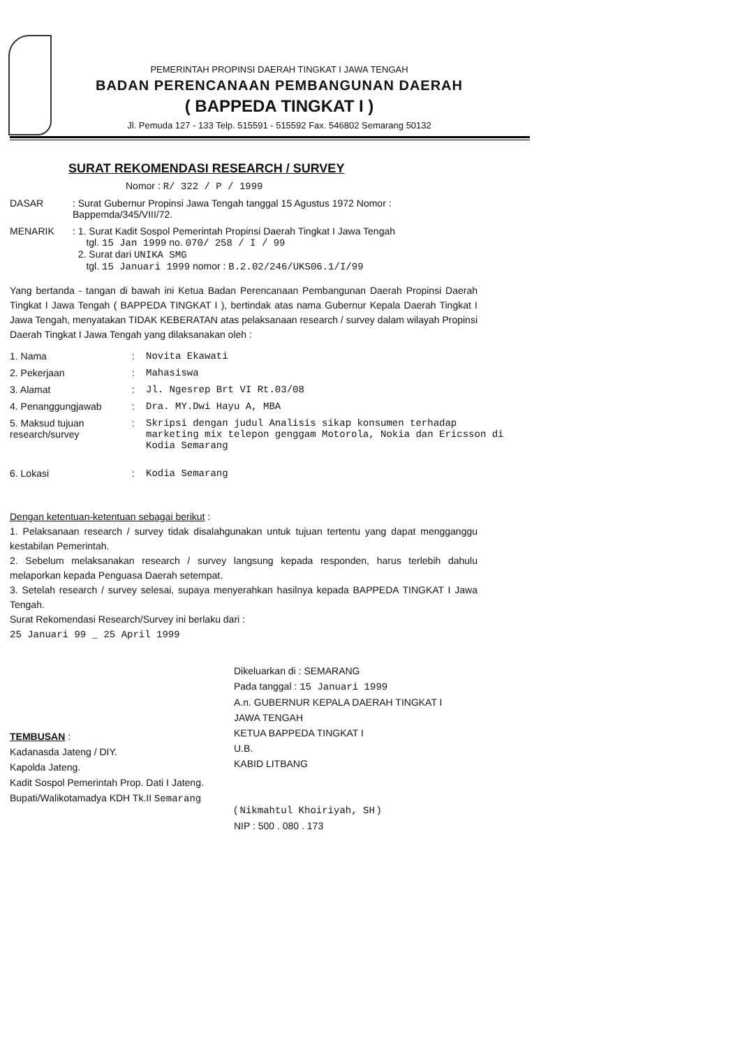PEMERINTAH PROPINSI DAERAH TINGKAT I JAWA TENGAH
BADAN PERENCANAAN PEMBANGUNAN DAERAH
( BAPPEDA TINGKAT I )
Jl. Pemuda 127 - 133 Telp. 515591 - 515592 Fax. 546802 Semarang 50132
SURAT REKOMENDASI RESEARCH / SURVEY
Nomor : R/ 322 / P / 1999
DASAR : Surat Gubernur Propinsi Jawa Tengah tanggal 15 Agustus 1972 Nomor : Bappemda/345/VIII/72.
MENARIK : 1. Surat Kadit Sospol Pemerintah Propinsi Daerah Tingkat I Jawa Tengah
tgl. 15 Jan 1999 no. 070/ 258 / I / 99
2. Surat dari UNIKA SMG
tgl. 15 Januari 1999 nomor : B.2.02/246/UKS06.1/I/99
Yang bertanda - tangan di bawah ini Ketua Badan Perencanaan Pembangunan Daerah Propinsi Daerah Tingkat I Jawa Tengah ( BAPPEDA TINGKAT I ), bertindak atas nama Gubernur Kepala Daerah Tingkat I Jawa Tengah, menyatakan TIDAK KEBERATAN atas pelaksanaan research / survey dalam wilayah Propinsi Daerah Tingkat I Jawa Tengah yang dilaksanakan oleh :
| 1. Nama | : | Novita Ekawati |
| 2. Pekerjaan | : | Mahasiswa |
| 3. Alamat | : | Jl. Ngesrep Brt VI Rt.03/08 |
| 4. Penanggungjawab | : | Dra. MY.Dwi Hayu A, MBA |
| 5. Maksud tujuan research/survey | : | Skripsi dengan judul Analisis sikap konsumen terhadap marketing mix telepon genggam Motorola, Nokia dan Ericsson di Kodia Semarang |
| 6. Lokasi | : | Kodia Semarang |
Dengan ketentuan-ketentuan sebagai berikut :
1. Pelaksanaan research / survey tidak disalahgunakan untuk tujuan tertentu yang dapat mengganggu kestabilan Pemerintah.
2. Sebelum melaksanakan research / survey langsung kepada responden, harus terlebih dahulu melaporkan kepada Penguasa Daerah setempat.
3. Setelah research / survey selesai, supaya menyerahkan hasilnya kepada BAPPEDA TINGKAT I Jawa Tengah.
Surat Rekomendasi Research/Survey ini berlaku dari :
25 Januari 99 _ 25 April 1999
Dikeluarkan di : SEMARANG
Pada tanggal : 15 Januari 1999
A.n. GUBERNUR KEPALA DAERAH TINGKAT I
JAWA TENGAH
KETUA BAPPEDA TINGKAT I
U.B.
KABID LITBANG
( Nikmahtul Khoiriyah, SH )
NIP : 500 . 080 . 173
TEMBUSAN :
Kadanasda Jateng / DIY.
Kapolda Jateng.
Kadit Sospol Pemerintah Prop. Dati I Jateng.
Bupati/Walikotamadya KDH Tk.II Semarang